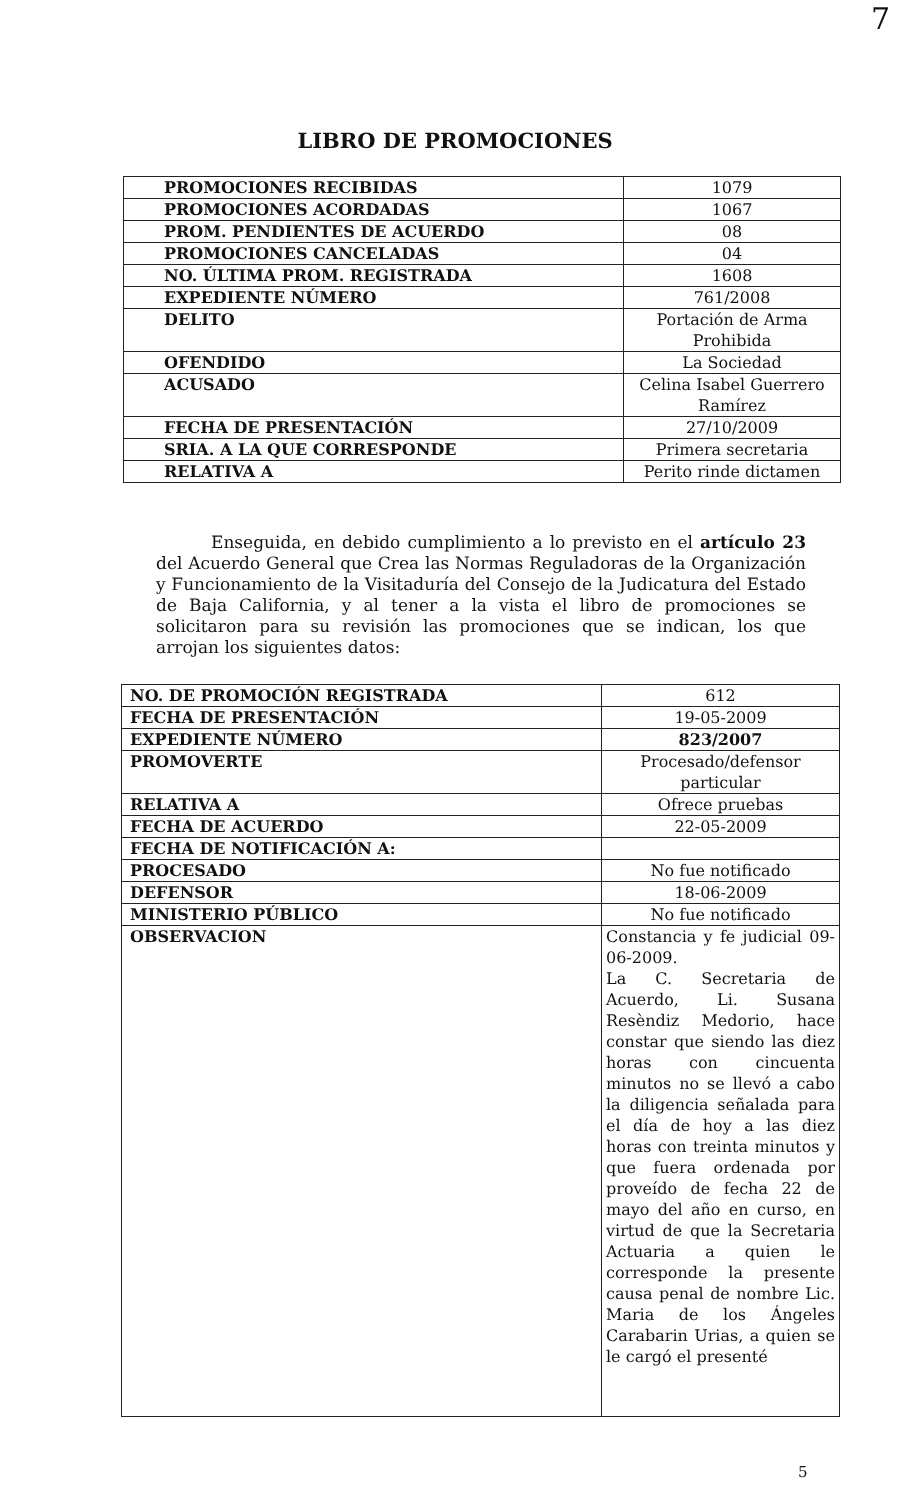7
LIBRO DE PROMOCIONES
| PROMOCIONES RECIBIDAS | 1079 |
| PROMOCIONES ACORDADAS | 1067 |
| PROM. PENDIENTES DE ACUERDO | 08 |
| PROMOCIONES CANCELADAS | 04 |
| NO. ÚLTIMA PROM. REGISTRADA | 1608 |
| EXPEDIENTE NÚMERO | 761/2008 |
| DELITO | Portación de Arma Prohibida |
| OFENDIDO | La Sociedad |
| ACUSADO | Celina Isabel Guerrero Ramírez |
| FECHA DE PRESENTACIÓN | 27/10/2009 |
| SRIA. A LA QUE CORRESPONDE | Primera secretaria |
| RELATIVA A | Perito rinde dictamen |
Enseguida, en debido cumplimiento a lo previsto en el artículo 23 del Acuerdo General que Crea las Normas Reguladoras de la Organización y Funcionamiento de la Visitaduría del Consejo de la Judicatura del Estado de Baja California, y al tener a la vista el libro de promociones se solicitaron para su revisión las promociones que se indican, los que arrojan los siguientes datos:
| NO. DE PROMOCIÓN REGISTRADA | 612 |
| FECHA DE PRESENTACIÓN | 19-05-2009 |
| EXPEDIENTE NÚMERO | 823/2007 |
| PROMOVERTE | Procesado/defensor particular |
| RELATIVA A | Ofrece pruebas |
| FECHA DE ACUERDO | 22-05-2009 |
| FECHA DE NOTIFICACIÓN A: | |
| PROCESADO | No fue notificado |
| DEFENSOR | 18-06-2009 |
| MINISTERIO PÚBLICO | No fue notificado |
| OBSERVACION | Constancia y fe judicial 09-06-2009. La C. Secretaria de Acuerdo, Li. Susana Resèndiz Medorio, hace constar que siendo las diez horas con cincuenta minutos no se llevó a cabo la diligencia señalada para el día de hoy a las diez horas con treinta minutos y que fuera ordenada por proveído de fecha 22 de mayo del año en curso, en virtud de que la Secretaria Actuaria a quien le corresponde la presente causa penal de nombre Lic. Maria de los Ángeles Carabarin Urias, a quien se le cargó el presenté |
5